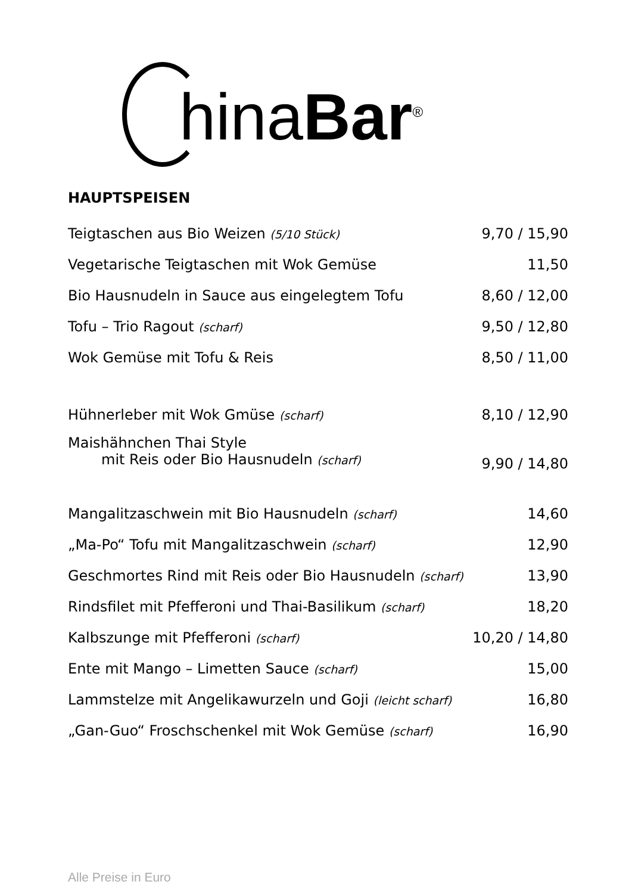hinaBar<sup>®</sup>
HAUPTSPEISEN
| Teigtaschen aus Bio Weizen (5/10 Stück) | 9,70 / 15,90 |
| Vegetarische Teigtaschen mit Wok Gemüse | 11,50 |
| Bio Hausnudeln in Sauce aus eingelegtem Tofu | 8,60 / 12,00 |
| Tofu – Trio Ragout (scharf) | 9,50 / 12,80 |
| Wok Gemüse mit Tofu & Reis | 8,50 / 11,00 |
| Hühnerleber mit Wok Gmüse (scharf) | 8,10 / 12,90 |
| Maishähnchen Thai Style mit Reis oder Bio Hausnudeln (scharf) | 9,90 / 14,80 |
| Mangalitzaschwein mit Bio Hausnudeln (scharf) | 14,60 |
| „Ma-Po“ Tofu mit Mangalitzaschwein (scharf) | 12,90 |
| Geschmortes Rind mit Reis oder Bio Hausnudeln (scharf) | 13,90 |
| Rindsfilet mit Pfefferoni und Thai-Basilikum (scharf) | 18,20 |
| Kalbszunge mit Pfefferoni (scharf) | 10,20 / 14,80 |
| Ente mit Mango – Limetten Sauce (scharf) | 15,00 |
| Lammstelze mit Angelikawurzeln und Goji (leicht scharf) | 16,80 |
| „Gan-Guo“ Froschschenkel mit Wok Gemüse (scharf) | 16,90 |
Alle Preise in Euro